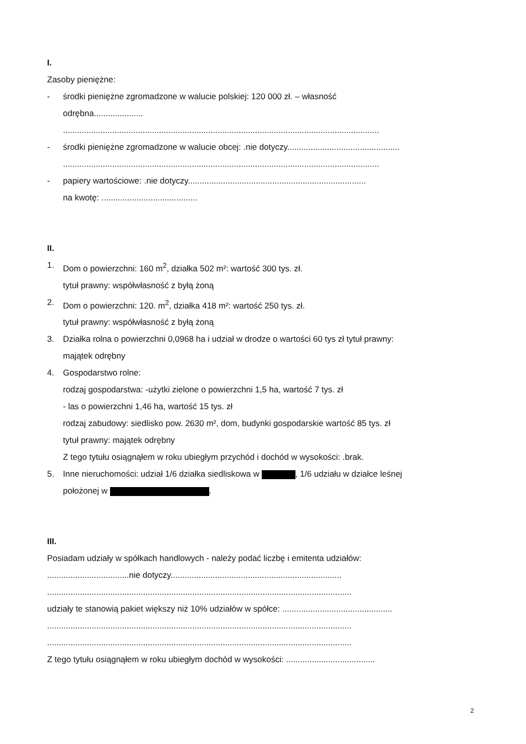I.
Zasoby pieniężne:
- środki pieniężne zgromadzone w walucie polskiej: 120 000 zł. – własność
odrębna.....................
.......................................................................................................................................
- środki pieniężne zgromadzone w walucie obcej: .nie dotyczy................................................
.......................................................................................................................................
- papiery wartościowe: .nie dotyczy............................................................................
na kwotę: .........................................
II.
1. Dom o powierzchni: 160 m<sup>2</sup>, działka 502 m²: wartość 300 tys. zł.
tytuł prawny: współwłasność z byłą żoną
2. Dom o powierzchni: 120. m<sup>2</sup>, działka 418 m²: wartość 250 tys. zł.
tytuł prawny: współwłasność z byłą żoną
3. Działka rolna o powierzchni 0,0968 ha i udział w drodze o wartości 60 tys zł tytuł prawny:
majątek odrębny
4. Gospodarstwo rolne:
rodzaj gospodarstwa: -użytki zielone o powierzchni 1,5 ha, wartość 7 tys. zł
- las o powierzchni 1,46 ha, wartość 15 tys. zł
rodzaj zabudowy: siedlisko pow. 2630 m², dom, budynki gospodarskie wartość 85 tys. zł
tytuł prawny: majątek odrębny
Z tego tytułu osiągnąłem w roku ubiegłym przychód i dochód w wysokości: .brak.
5. Inne nieruchomości: udział 1/6 działka siedliskowa w , 1/6 udziału w działce leśnej
położonej w .
III.
Posiadam udziały w spółkach handlowych - należy podać liczbę i emitenta udziałów:
...................................nie dotyczy.........................................................................
..................................................................................................................................
udziały te stanowią pakiet większy niż 10% udziałów w spółce: ...............................................
..................................................................................................................................
..................................................................................................................................
Z tego tytułu osiągnąłem w roku ubiegłym dochód w wysokości: ......................................
2